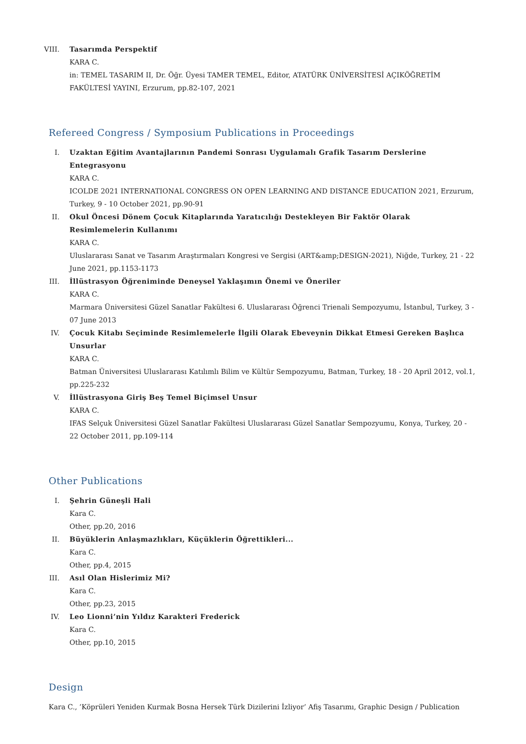VIII. Tasarımda Perspektif
KARA C.
in: TEMEL TASARIM II, Dr. Öğr. Üyesi TAMER TEMEL, Editor, ATATÜRK ÜNİVERSİTESİ AÇIKÖĞRETİM FAKÜLTESİ YAYINI, Erzurum, pp.82-107, 2021
Refereed Congress / Symposium Publications in Proceedings
I. Uzaktan Eğitim Avantajlarının Pandemi Sonrası Uygulamalı Grafik Tasarım Derslerine Entegrasyonu
KARA C.
ICOLDE 2021 INTERNATIONAL CONGRESS ON OPEN LEARNING AND DISTANCE EDUCATION 2021, Erzurum, Turkey, 9 - 10 October 2021, pp.90-91
II. Okul Öncesi Dönem Çocuk Kitaplarında Yaratıcılığı Destekleyen Bir Faktör Olarak Resimlemelerin Kullanımı
KARA C.
Uluslararası Sanat ve Tasarım Araştırmaları Kongresi ve Sergisi (ART&amp;DESIGN-2021), Niğde, Turkey, 21 - 22 June 2021, pp.1153-1173
III. İllüstrasyon Öğreniminde Deneysel Yaklaşımın Önemi ve Öneriler
KARA C.
Marmara Üniversitesi Güzel Sanatlar Fakültesi 6. Uluslararası Öğrenci Trienali Sempozyumu, İstanbul, Turkey, 3 - 07 June 2013
IV. Çocuk Kitabı Seçiminde Resimlemelerle İlgili Olarak Ebeveynin Dikkat Etmesi Gereken Başlıca Unsurlar
KARA C.
Batman Üniversitesi Uluslararası Katılımlı Bilim ve Kültür Sempozyumu, Batman, Turkey, 18 - 20 April 2012, vol.1, pp.225-232
V. İllüstrasyona Giriş Beş Temel Biçimsel Unsur
KARA C.
IFAS Selçuk Üniversitesi Güzel Sanatlar Fakültesi Uluslararası Güzel Sanatlar Sempozyumu, Konya, Turkey, 20 - 22 October 2011, pp.109-114
Other Publications
I. Şehrin Güneşli Hali
Kara C.
Other, pp.20, 2016
II. Büyüklerin Anlaşmazlıkları, Küçüklerin Öğrettikleri...
Kara C.
Other, pp.4, 2015
III. Asıl Olan Hislerimiz Mi?
Kara C.
Other, pp.23, 2015
IV. Leo Lionni’nin Yıldız Karakteri Frederick
Kara C.
Other, pp.10, 2015
Design
Kara C., ’Köprüleri Yeniden Kurmak Bosna Hersek Türk Dizilerini İzliyor’ Afiş Tasarımı, Graphic Design / Publication